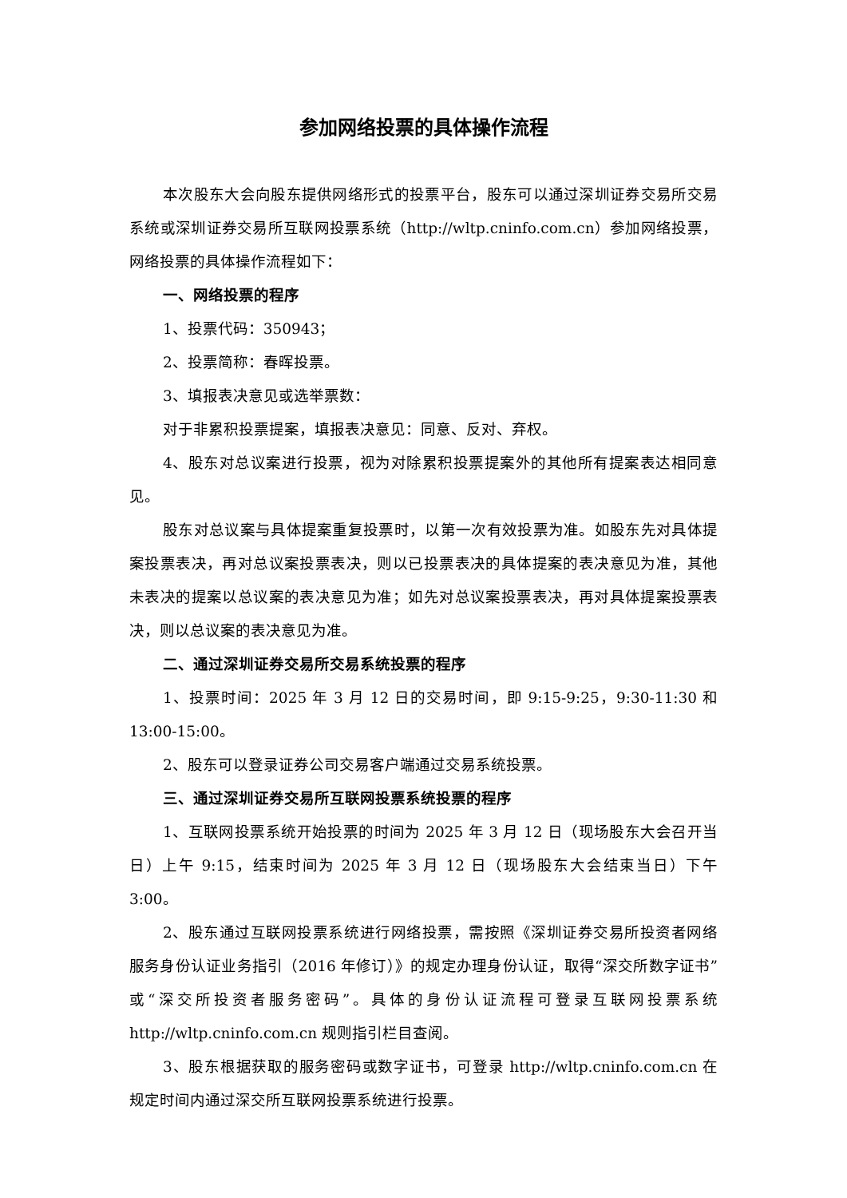参加网络投票的具体操作流程
本次股东大会向股东提供网络形式的投票平台，股东可以通过深圳证券交易所交易系统或深圳证券交易所互联网投票系统（http://wltp.cninfo.com.cn）参加网络投票，网络投票的具体操作流程如下：
一、网络投票的程序
1、投票代码：350943；
2、投票简称：春晖投票。
3、填报表决意见或选举票数：
对于非累积投票提案，填报表决意见：同意、反对、弃权。
4、股东对总议案进行投票，视为对除累积投票提案外的其他所有提案表达相同意见。
股东对总议案与具体提案重复投票时，以第一次有效投票为准。如股东先对具体提案投票表决，再对总议案投票表决，则以已投票表决的具体提案的表决意见为准，其他未表决的提案以总议案的表决意见为准；如先对总议案投票表决，再对具体提案投票表决，则以总议案的表决意见为准。
二、通过深圳证券交易所交易系统投票的程序
1、投票时间：2025 年 3 月 12 日的交易时间，即 9:15-9:25，9:30-11:30 和 13:00-15:00。
2、股东可以登录证券公司交易客户端通过交易系统投票。
三、通过深圳证券交易所互联网投票系统投票的程序
1、互联网投票系统开始投票的时间为 2025 年 3 月 12 日（现场股东大会召开当日）上午 9:15，结束时间为 2025 年 3 月 12 日（现场股东大会结束当日）下午 3:00。
2、股东通过互联网投票系统进行网络投票，需按照《深圳证券交易所投资者网络服务身份认证业务指引（2016 年修订）》的规定办理身份认证，取得“深交所数字证书”或“深交所投资者服务密码”。具体的身份认证流程可登录互联网投票系统 http://wltp.cninfo.com.cn 规则指引栏目查阅。
3、股东根据获取的服务密码或数字证书，可登录 http://wltp.cninfo.com.cn 在规定时间内通过深交所互联网投票系统进行投票。